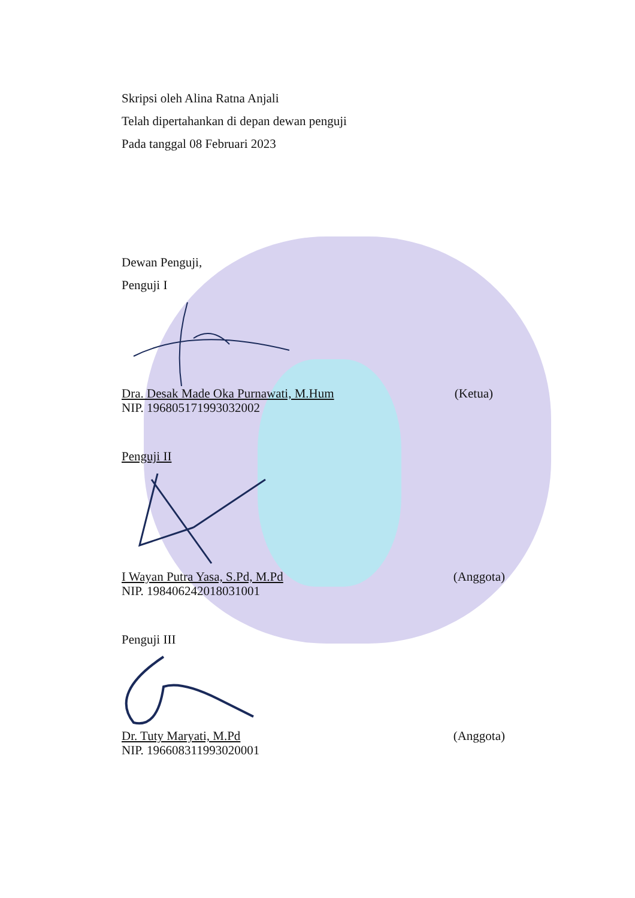Skripsi oleh Alina Ratna Anjali
Telah dipertahankan di depan dewan penguji
Pada tanggal 08 Februari 2023
Dewan Penguji,
Penguji I
Dra. Desak Made Oka Purnawati, M.Hum (Ketua)
NIP. 196805171993032002
Penguji II
I Wayan Putra Yasa, S.Pd, M.Pd (Anggota)
NIP. 198406242018031001
Penguji III
Dr. Tuty Maryati, M.Pd (Anggota)
NIP. 196608311993020001